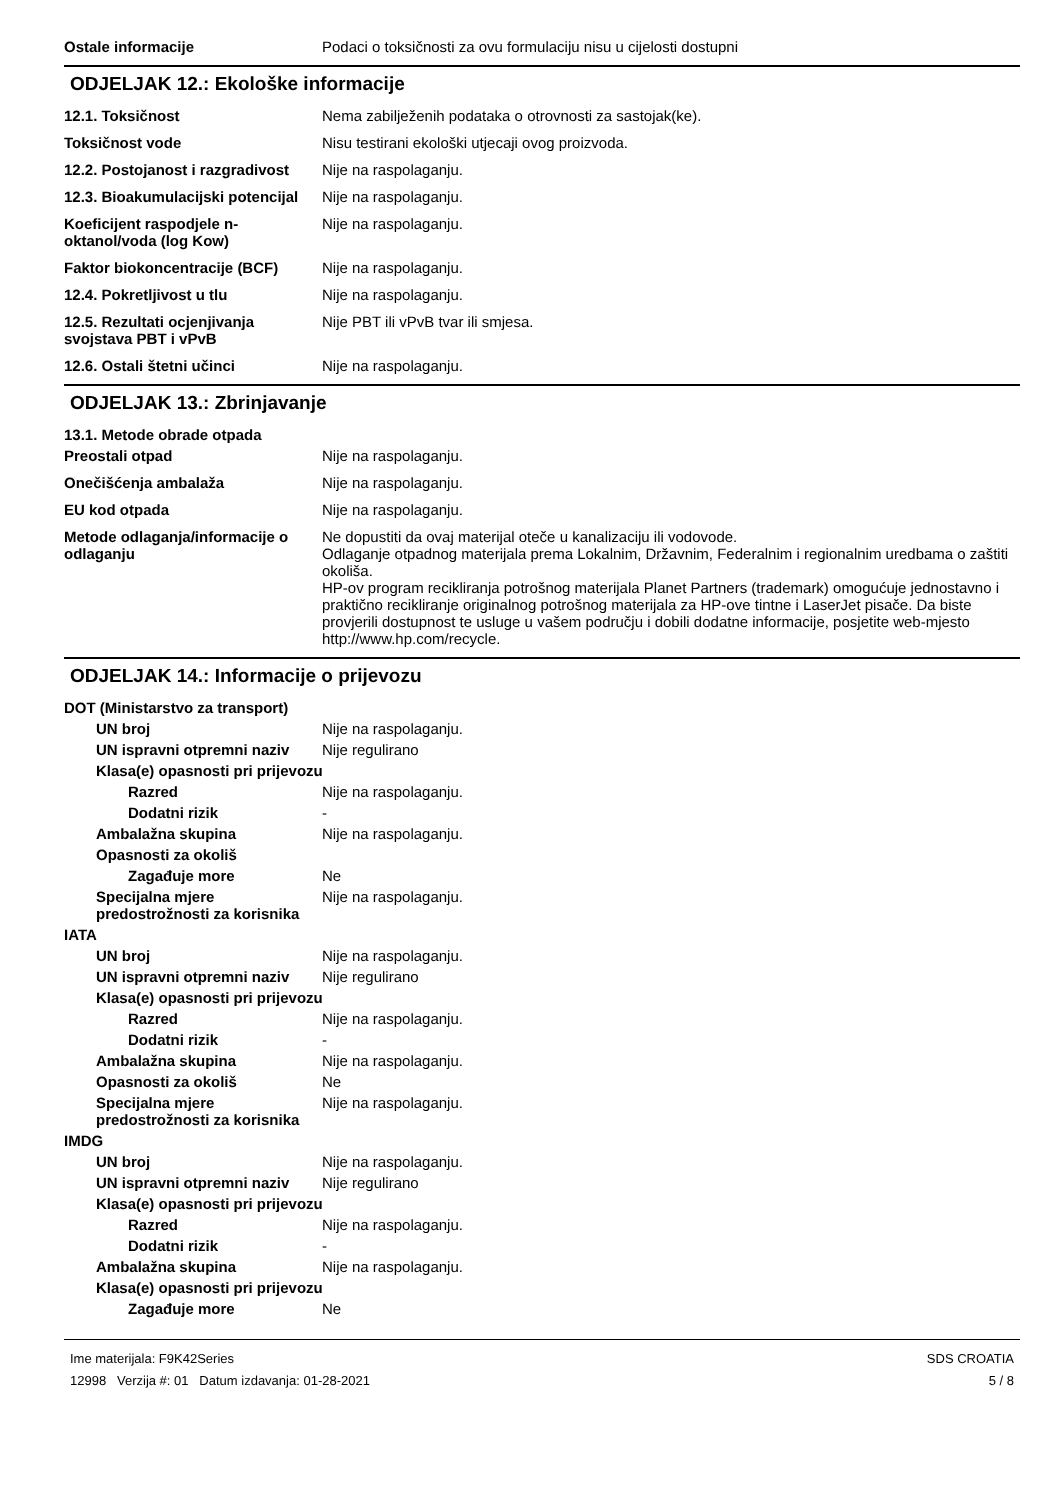Ostale informacije Podaci o toksičnosti za ovu formulaciju nisu u cijelosti dostupni
ODJELJAK 12.: Ekološke informacije
12.1. Toksičnost Nema zabilježenih podataka o otrovnosti za sastojak(ke).
Toksičnost vode Nisu testirani ekološki utjecaji ovog proizvoda.
12.2. Postojanost i razgradivost
Nije na raspolaganju.
12.3. Bioakumulacijski potencijal
Nije na raspolaganju.
Koeficijent raspodjele n-oktanol/voda (log Kow)
Nije na raspolaganju.
Faktor biokoncentracije (BCF)
Nije na raspolaganju.
12.4. Pokretljivost u tlu Nije na raspolaganju.
12.5. Rezultati ocjenjivanja svojstava PBT i vPvB
Nije PBT ili vPvB tvar ili smjesa.
12.6. Ostali štetni učinci Nije na raspolaganju.
ODJELJAK 13.: Zbrinjavanje
13.1. Metode obrade otpada
Preostali otpad Nije na raspolaganju.
Onečišćenja ambalaža Nije na raspolaganju.
EU kod otpada Nije na raspolaganju.
Metode odlaganja/informacije o odlaganju
Ne dopustiti da ovaj materijal oteče u kanalizaciju ili vodovode.
Odlaganje otpadnog materijala prema Lokalnim, Državnim, Federalnim i regionalnim uredbama o zaštiti okoliša.
HP-ov program recikliranja potrošnog materijala Planet Partners (trademark) omogućuje jednostavno i praktično recikliranje originalnog potrošnog materijala za HP-ove tintne i LaserJet pisače. Da biste provjerili dostupnost te usluge u vašem području i dobili dodatne informacije, posjetite web-mjesto http://www.hp.com/recycle.
ODJELJAK 14.: Informacije o prijevozu
DOT (Ministarstvo za transport)
UN broj Nije na raspolaganju.
UN ispravni otpremni naziv
Nije regulirano
Klasa(e) opasnosti pri prijevozu
Razred Nije na raspolaganju.
Dodatni rizik -
Ambalažna skupina Nije na raspolaganju.
Opasnosti za okoliš
Zagađuje more Ne
Specijalna mjere predostrožnosti za korisnika
Nije na raspolaganju.
IATA
UN broj Nije na raspolaganju.
UN ispravni otpremni naziv
Nije regulirano
Klasa(e) opasnosti pri prijevozu
Razred Nije na raspolaganju.
Dodatni rizik -
Ambalažna skupina Nije na raspolaganju.
Opasnosti za okoliš Ne
Specijalna mjere predostrožnosti za korisnika
Nije na raspolaganju.
IMDG
UN broj Nije na raspolaganju.
UN ispravni otpremni naziv
Nije regulirano
Klasa(e) opasnosti pri prijevozu
Razred Nije na raspolaganju.
Dodatni rizik -
Ambalažna skupina Nije na raspolaganju.
Klasa(e) opasnosti pri prijevozu
Zagađuje more Ne
Ime materijala: F9K42Series
12998 Verzija #: 01 Datum izdavanja: 01-28-2021
SDS CROATIA
5 / 8